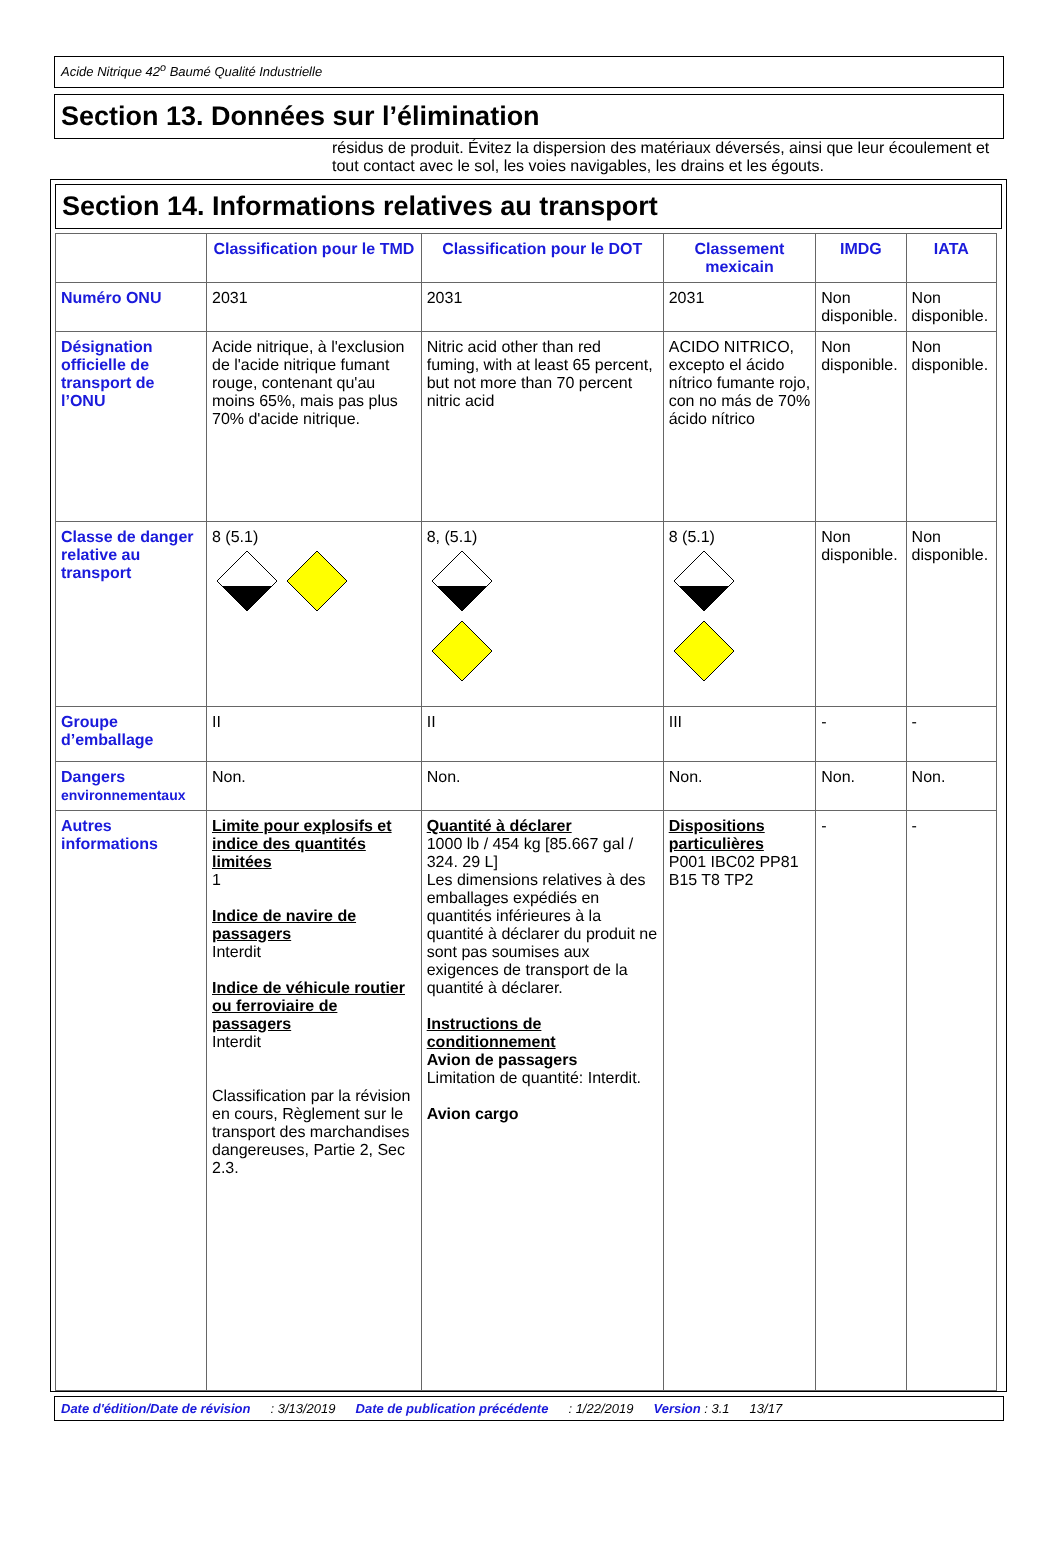Acide Nitrique 42<sup>o</sup> Baumé Qualité Industrielle
Section 13. Données sur l’élimination
résidus de produit. Évitez la dispersion des matériaux déversés, ainsi que leur écoulement et tout contact avec le sol, les voies navigables, les drains et les égouts.
Section 14. Informations relatives au transport
| | Classification pour le TMD | Classification pour le DOT | Classement mexicain | IMDG | IATA |
| --- | --- | --- | --- | --- | --- |
| Numéro ONU | 2031 | 2031 | 2031 | Non disponible. | Non disponible. |
| Désignation officielle de transport de l’ONU | Acide nitrique, à l'exclusion de l'acide nitrique fumant rouge, contenant qu'au moins 65%, mais pas plus 70% d'acide nitrique. | Nitric acid other than red fuming, with at least 65 percent, but not more than 70 percent nitric acid | ACIDO NITRICO, excepto el ácido nítrico fumante rojo, con no más de 70% ácido nítrico | Non disponible. | Non disponible. |
| Classe de danger relative au transport | 8 (5.1) | 8, (5.1) | 8 (5.1) | Non disponible. | Non disponible. |
| Groupe d’emballage | II | II | III | - | - |
| Dangers environnementaux | Non. | Non. | Non. | Non. | Non. |
| Autres informations | Limite pour explosifs et indice des quantités limitées 1 Indice de navire de passagers Interdit Indice de véhicule routier ou ferroviaire de passagers Interdit Classification par la révision en cours, Règlement sur le transport des marchandises dangereuses, Partie 2, Sec 2.3. | Quantité à déclarer 1000 lb / 454 kg [85.667 gal / 324. 29 L] Les dimensions relatives à des emballages expédiés en quantités inférieures à la quantité à déclarer du produit ne sont pas soumises aux exigences de transport de la quantité à déclarer. Instructions de conditionnement Avion de passagers Limitation de quantité: Interdit. Avion cargo | Dispositions particulières P001 IBC02 PP81 B15 T8 TP2 | - | - |
Date d'édition/Date de révision: 3/13/2019 Date de publication précédente: 1/22/2019 Version : 3.1 13/17